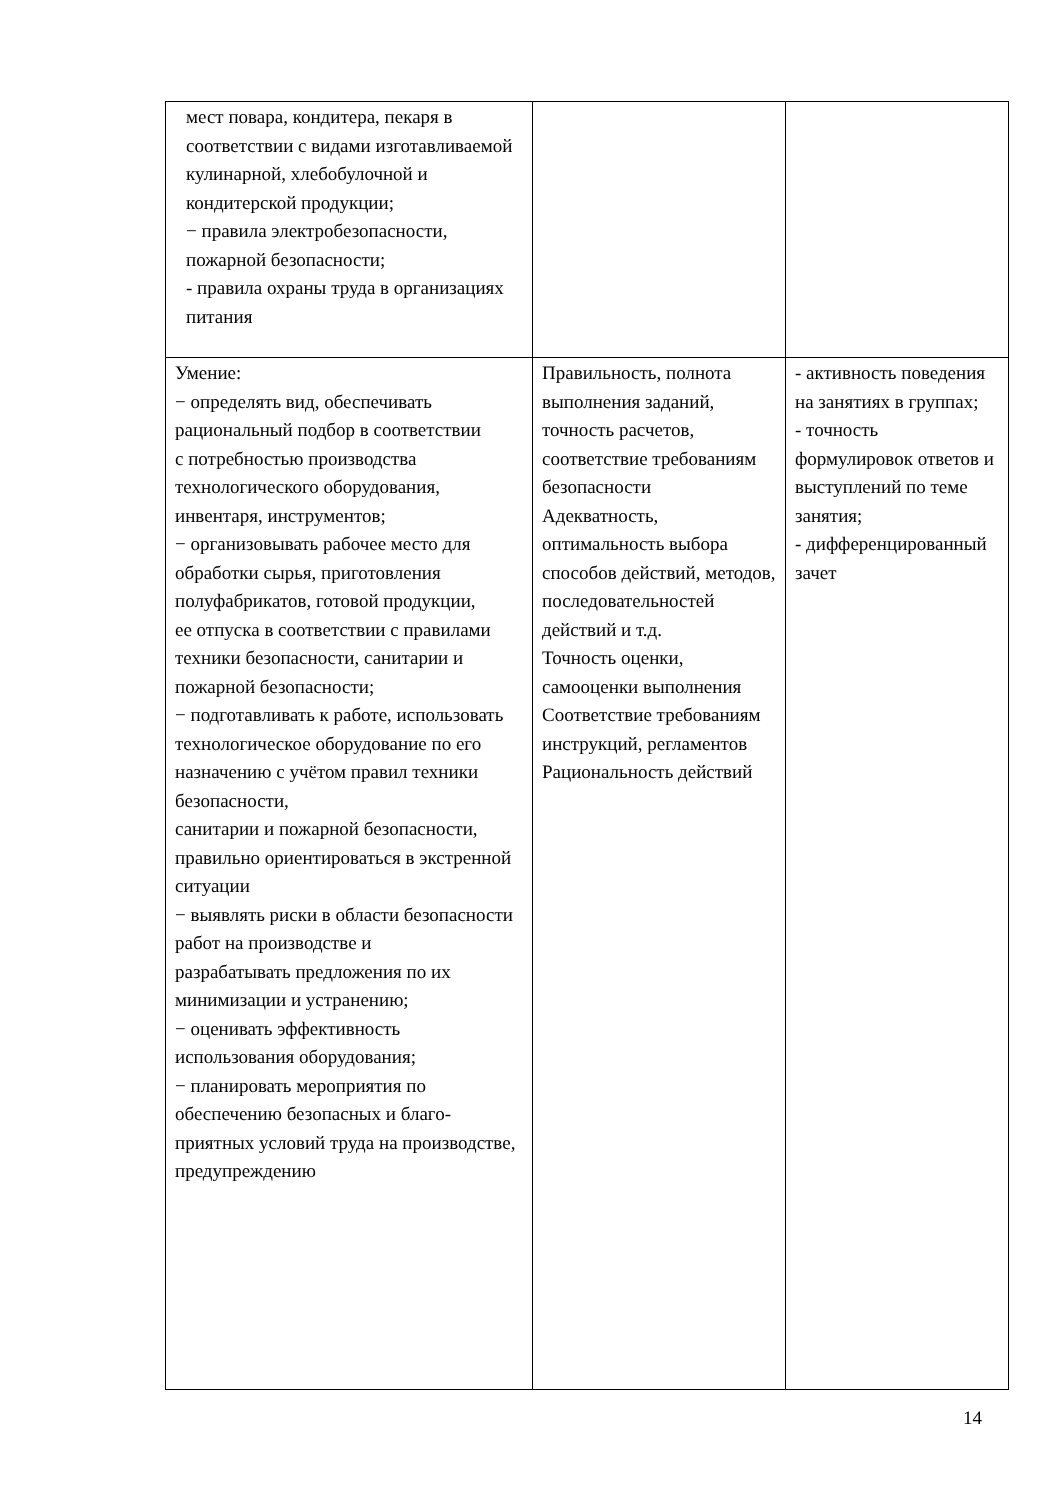| мест повара, кондитера, пекаря в соответствии с видами изготавливаемой кулинарной, хлебобулочной и кондитерской продукции; − правила электробезопасности, пожарной безопасности; - правила охраны труда в организациях питания | | |
| Умение: − определять вид, обеспечивать рациональный подбор в соответствии с потребностью производства технологического оборудования, инвентаря, инструментов; − организовывать рабочее место для обработки сырья, приготовления полуфабрикатов, готовой продукции, ее отпуска в соответствии с правилами техники безопасности, санитарии и пожарной безопасности; − подготавливать к работе, использовать технологическое оборудование по его назначению с учётом правил техники безопасности, санитарии и пожарной безопасности, правильно ориентироваться в экстренной ситуации − выявлять риски в области безопасности работ на производстве и разрабатывать предложения по их минимизации и устранению; − оценивать эффективность использования оборудования; − планировать мероприятия по обеспечению безопасных и благо-приятных условий труда на производстве, предупреждению | Правильность, полнота выполнения заданий, точность расчетов, соответствие требованиям безопасности Адекватность, оптимальность выбора способов действий, методов, последовательностей действий и т.д. Точность оценки, самооценки выполнения Соответствие требованиям инструкций, регламентов Рациональность действий | - активность поведения на занятиях в группах; - точность формулировок ответов и выступлений по теме занятия; - дифференцированный зачет |
14